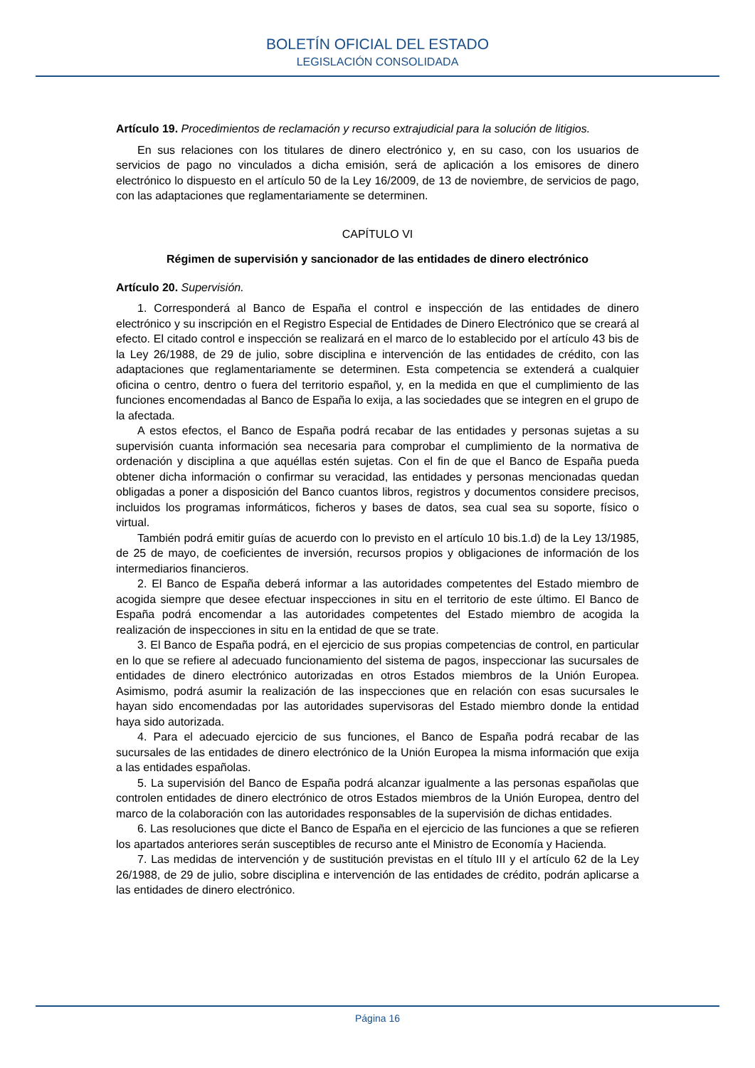BOLETÍN OFICIAL DEL ESTADO
LEGISLACIÓN CONSOLIDADA
Artículo 19. Procedimientos de reclamación y recurso extrajudicial para la solución de litigios.
En sus relaciones con los titulares de dinero electrónico y, en su caso, con los usuarios de servicios de pago no vinculados a dicha emisión, será de aplicación a los emisores de dinero electrónico lo dispuesto en el artículo 50 de la Ley 16/2009, de 13 de noviembre, de servicios de pago, con las adaptaciones que reglamentariamente se determinen.
CAPÍTULO VI
Régimen de supervisión y sancionador de las entidades de dinero electrónico
Artículo 20. Supervisión.
1. Corresponderá al Banco de España el control e inspección de las entidades de dinero electrónico y su inscripción en el Registro Especial de Entidades de Dinero Electrónico que se creará al efecto. El citado control e inspección se realizará en el marco de lo establecido por el artículo 43 bis de la Ley 26/1988, de 29 de julio, sobre disciplina e intervención de las entidades de crédito, con las adaptaciones que reglamentariamente se determinen. Esta competencia se extenderá a cualquier oficina o centro, dentro o fuera del territorio español, y, en la medida en que el cumplimiento de las funciones encomendadas al Banco de España lo exija, a las sociedades que se integren en el grupo de la afectada.
A estos efectos, el Banco de España podrá recabar de las entidades y personas sujetas a su supervisión cuanta información sea necesaria para comprobar el cumplimiento de la normativa de ordenación y disciplina a que aquéllas estén sujetas. Con el fin de que el Banco de España pueda obtener dicha información o confirmar su veracidad, las entidades y personas mencionadas quedan obligadas a poner a disposición del Banco cuantos libros, registros y documentos considere precisos, incluidos los programas informáticos, ficheros y bases de datos, sea cual sea su soporte, físico o virtual.
También podrá emitir guías de acuerdo con lo previsto en el artículo 10 bis.1.d) de la Ley 13/1985, de 25 de mayo, de coeficientes de inversión, recursos propios y obligaciones de información de los intermediarios financieros.
2. El Banco de España deberá informar a las autoridades competentes del Estado miembro de acogida siempre que desee efectuar inspecciones in situ en el territorio de este último. El Banco de España podrá encomendar a las autoridades competentes del Estado miembro de acogida la realización de inspecciones in situ en la entidad de que se trate.
3. El Banco de España podrá, en el ejercicio de sus propias competencias de control, en particular en lo que se refiere al adecuado funcionamiento del sistema de pagos, inspeccionar las sucursales de entidades de dinero electrónico autorizadas en otros Estados miembros de la Unión Europea. Asimismo, podrá asumir la realización de las inspecciones que en relación con esas sucursales le hayan sido encomendadas por las autoridades supervisoras del Estado miembro donde la entidad haya sido autorizada.
4. Para el adecuado ejercicio de sus funciones, el Banco de España podrá recabar de las sucursales de las entidades de dinero electrónico de la Unión Europea la misma información que exija a las entidades españolas.
5. La supervisión del Banco de España podrá alcanzar igualmente a las personas españolas que controlen entidades de dinero electrónico de otros Estados miembros de la Unión Europea, dentro del marco de la colaboración con las autoridades responsables de la supervisión de dichas entidades.
6. Las resoluciones que dicte el Banco de España en el ejercicio de las funciones a que se refieren los apartados anteriores serán susceptibles de recurso ante el Ministro de Economía y Hacienda.
7. Las medidas de intervención y de sustitución previstas en el título III y el artículo 62 de la Ley 26/1988, de 29 de julio, sobre disciplina e intervención de las entidades de crédito, podrán aplicarse a las entidades de dinero electrónico.
Página 16